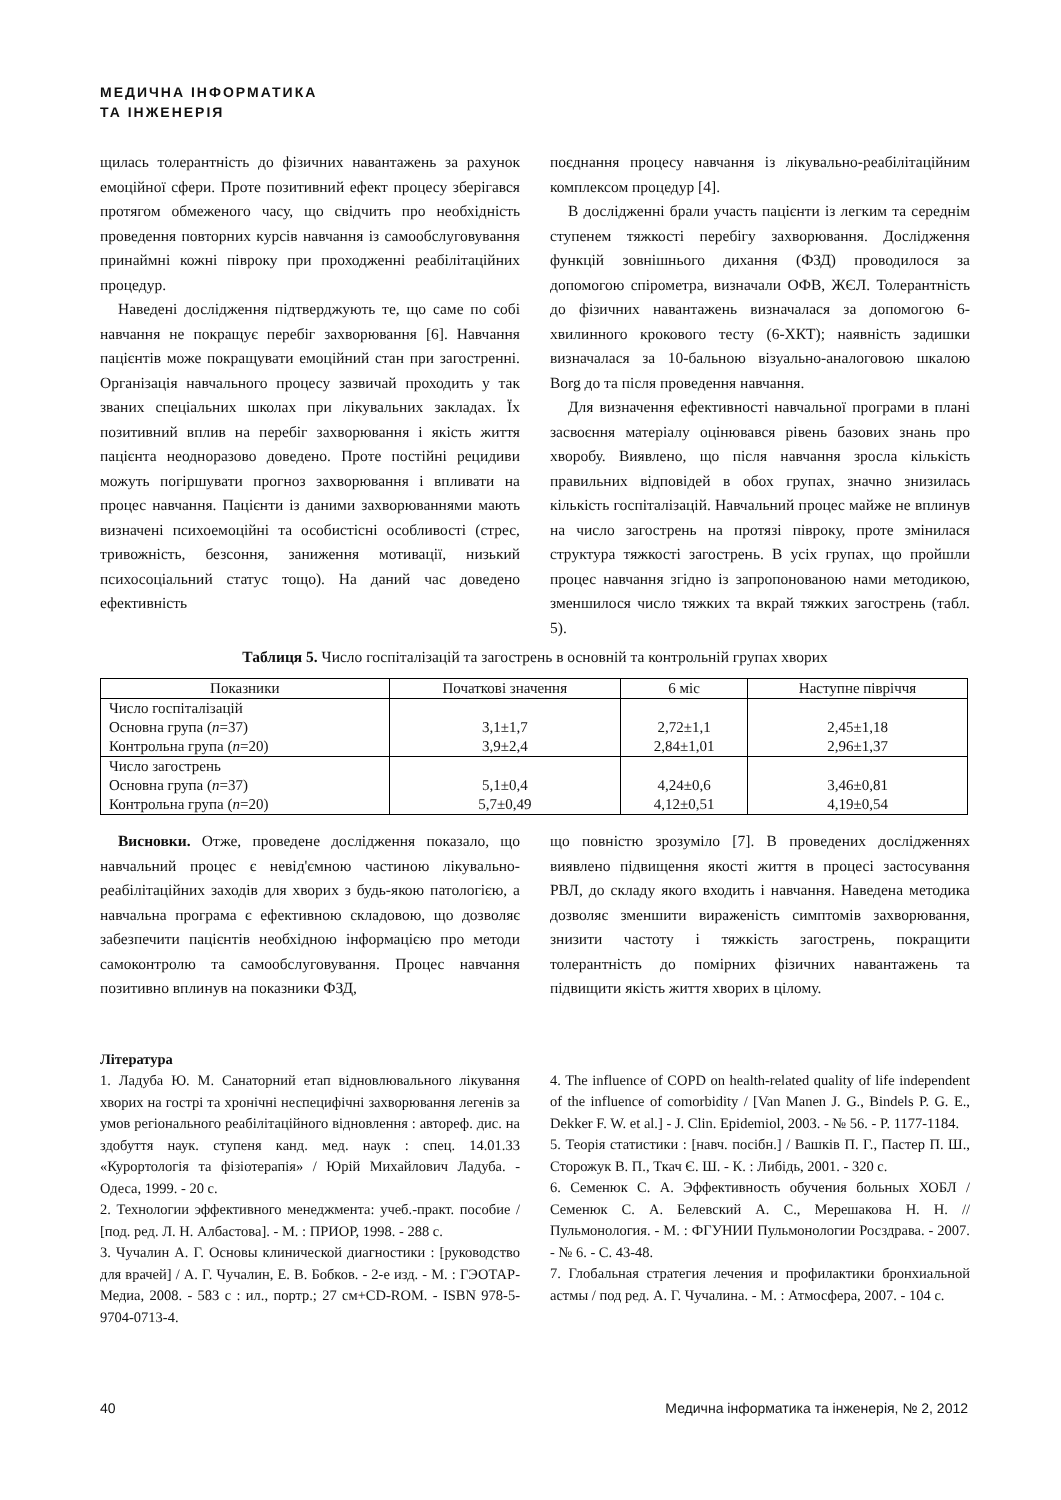МЕДИЧНА ІНФОРМАТИКА
ТА ІНЖЕНЕРІЯ
щилась толерантність до фізичних навантажень за рахунок емоційної сфери. Проте позитивний ефект процесу зберігався протягом обмеженого часу, що свідчить про необхідність проведення повторних курсів навчання із самообслуговування принаймні кожні півроку при проходженні реабілітаційних процедур.
Наведені дослідження підтверджують те, що саме по собі навчання не покращує перебіг захворювання [6]. Навчання пацієнтів може покращувати емоційний стан при загостренні. Організація навчального процесу зазвичай проходить у так званих спеціальних школах при лікувальних закладах. Їх позитивний вплив на перебіг захворювання і якість життя пацієнта неодноразово доведено. Проте постійні рецидиви можуть погіршувати прогноз захворювання і впливати на процес навчання. Пацієнти із даними захворюваннями мають визначені психоемоційні та особистісні особливості (стрес, тривожність, безсоння, заниження мотивації, низький психосоціальний статус тощо). На даний час доведено ефективність
поєднання процесу навчання із лікувально-реабілітаційним комплексом процедур [4].
В дослідженні брали участь пацієнти із легким та середнім ступенем тяжкості перебігу захворювання. Дослідження функцій зовнішнього дихання (ФЗД) проводилося за допомогою спірометра, визначали ОФВ, ЖЄЛ. Толерантність до фізичних навантажень визначалася за допомогою 6- хвилинного крокового тесту (6-ХКТ); наявність задишки визначалася за 10-бальною візуально-аналоговою шкалою Borg до та після проведення навчання.
Для визначення ефективності навчальної програми в плані засвоєння матеріалу оцінювався рівень базових знань про хворобу. Виявлено, що після навчання зросла кількість правильних відповідей в обох групах, значно знизилась кількість госпіталізацій. Навчальний процес майже не вплинув на число загострень на протязі півроку, проте змінилася структура тяжкості загострень. В усіх групах, що пройшли процес навчання згідно із запропонованою нами методикою, зменшилося число тяжких та вкрай тяжких загострень (табл. 5).
Таблиця 5. Число госпіталізацій та загострень в основній та контрольній групах хворих
| Показники | Початкові значення | 6 міс | Наступне півріччя |
| --- | --- | --- | --- |
| Число госпіталізацій Основна група ( n =37) Контрольна група ( n =20) | 3,1±1,7 3,9±2,4 | 2,72±1,1 2,84±1,01 | 2,45±1,18 2,96±1,37 |
| Число загострень Основна група ( n =37) Контрольна група ( n =20) | 5,1±0,4 5,7±0,49 | 4,24±0,6 4,12±0,51 | 3,46±0,81 4,19±0,54 |
Висновки. Отже, проведене дослідження показало, що навчальний процес є невід'ємною частиною лікувально-реабілітаційних заходів для хворих з будь-якою патологією, а навчальна програма є ефективною складовою, що дозволяє забезпечити пацієнтів необхідною інформацією про методи самоконтролю та самообслуговування. Процес навчання позитивно вплинув на показники ФЗД,
що повністю зрозуміло [7]. В проведених дослідженнях виявлено підвищення якості життя в процесі застосування РВЛ, до складу якого входить і навчання. Наведена методика дозволяє зменшити вираженість симптомів захворювання, знизити частоту і тяжкість загострень, покращити толерантність до помірних фізичних навантажень та підвищити якість життя хворих в цілому.
Література
1. Ладуба Ю. М. Санаторний етап відновлювального лікування хворих на гострі та хронічні неспецифічні захворювання легенів за умов регіонального реабілітаційного відновлення : автореф. дис. на здобуття наук. ступеня канд. мед. наук : спец. 14.01.33 «Курортологія та фізіотерапія» / Юрій Михайлович Ладуба. - Одеса, 1999. - 20 с.
2. Технологии эффективного менеджмента: учеб.-практ. пособие / [под. ред. Л. Н. Албастова]. - М. : ПРИОР, 1998. - 288 с.
3. Чучалин А. Г. Основы клинической диагностики : [руководство для врачей] / А. Г. Чучалин, Е. В. Бобков. - 2-е изд. - М. : ГЭОТАР-Медиа, 2008. - 583 с : ил., портр.; 27 см+CD-ROM. - ISBN 978-5-9704-0713-4.
4. The influence of COPD on health-related quality of life independent of the influence of comorbidity / [Van Manen J. G., Bindels P. G. E., Dekker F. W. et al.] - J. Clin. Epidemiol, 2003. - № 56. - P. 1177-1184.
5. Теорія статистики : [навч. посібн.] / Вашків П. Г., Пастер П. Ш., Сторожук В. П., Ткач Є. Ш. - К. : Либідь, 2001. - 320 с.
6. Семенюк С. А. Эффективность обучения больных ХОБЛ / Семенюк С. А. Белевский А. С., Мерешакова Н. Н. // Пульмонология. - М. : ФГУНИИ Пульмонологии Росздрава. - 2007. - № 6. - С. 43-48.
7. Глобальная стратегия лечения и профилактики бронхиальной астмы / под ред. А. Г. Чучалина. - М. : Атмосфера, 2007. - 104 с.
40 Медична інформатика та інженерія, № 2, 2012